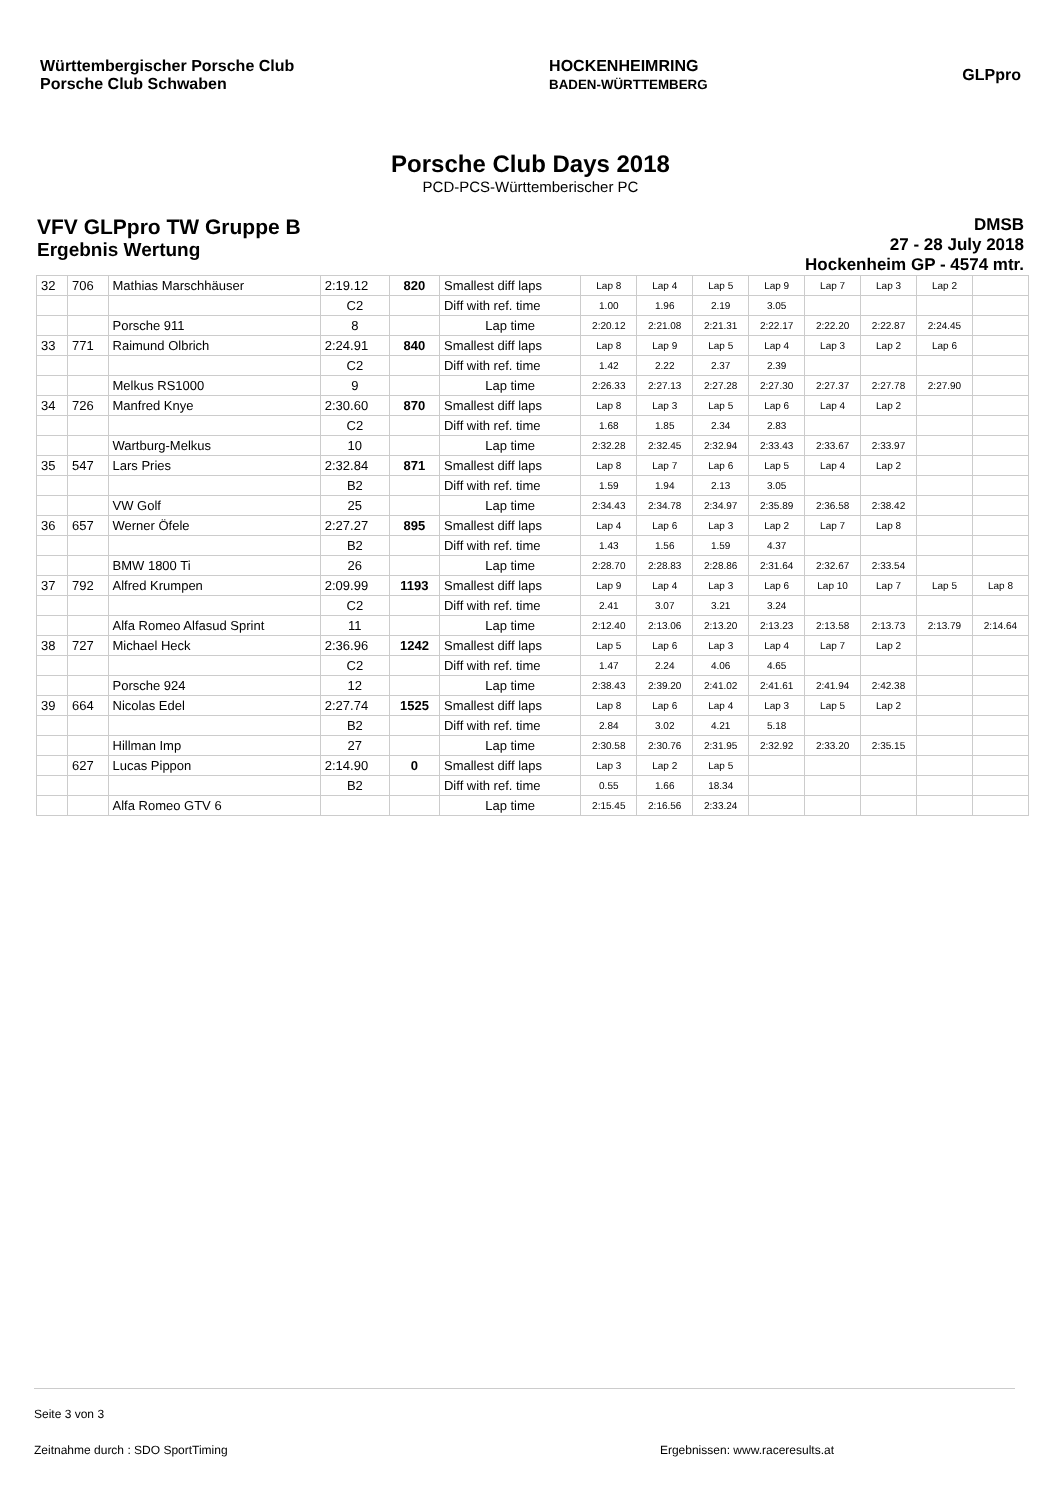Württembergischer Porsche Club
Porsche Club Schwaben
HOCKENHEIMRING
BADEN-WÜRTTEMBERG
GLPpro
Porsche Club Days 2018
PCD-PCS-Württemberischer PC
VFV GLPpro TW Gruppe B
Ergebnis Wertung
DMSB
27 - 28 July 2018
Hockenheim GP - 4574 mtr.
| 32 | 706 | Mathias Marschhäuser | 2:19.12 | 820 | Smallest diff laps | Lap 8 | Lap 4 | Lap 5 | Lap 9 | Lap 7 | Lap 3 | Lap 2 | |
| | | | C2 | | Diff with ref. time | 1.00 | 1.96 | 2.19 | 3.05 | | | | |
| | | Porsche 911 | 8 | | Lap time | 2:20.12 | 2:21.08 | 2:21.31 | 2:22.17 | 2:22.20 | 2:22.87 | 2:24.45 | |
| 33 | 771 | Raimund Olbrich | 2:24.91 | 840 | Smallest diff laps | Lap 8 | Lap 9 | Lap 5 | Lap 4 | Lap 3 | Lap 2 | Lap 6 | |
| | | | C2 | | Diff with ref. time | 1.42 | 2.22 | 2.37 | 2.39 | | | | |
| | | Melkus RS1000 | 9 | | Lap time | 2:26.33 | 2:27.13 | 2:27.28 | 2:27.30 | 2:27.37 | 2:27.78 | 2:27.90 | |
| 34 | 726 | Manfred Knye | 2:30.60 | 870 | Smallest diff laps | Lap 8 | Lap 3 | Lap 5 | Lap 6 | Lap 4 | Lap 2 | | |
| | | | C2 | | Diff with ref. time | 1.68 | 1.85 | 2.34 | 2.83 | | | | |
| | | Wartburg-Melkus | 10 | | Lap time | 2:32.28 | 2:32.45 | 2:32.94 | 2:33.43 | 2:33.67 | 2:33.97 | | |
| 35 | 547 | Lars Pries | 2:32.84 | 871 | Smallest diff laps | Lap 8 | Lap 7 | Lap 6 | Lap 5 | Lap 4 | Lap 2 | | |
| | | | B2 | | Diff with ref. time | 1.59 | 1.94 | 2.13 | 3.05 | | | | |
| | | VW Golf | 25 | | Lap time | 2:34.43 | 2:34.78 | 2:34.97 | 2:35.89 | 2:36.58 | 2:38.42 | | |
| 36 | 657 | Werner Öfele | 2:27.27 | 895 | Smallest diff laps | Lap 4 | Lap 6 | Lap 3 | Lap 2 | Lap 7 | Lap 8 | | |
| | | | B2 | | Diff with ref. time | 1.43 | 1.56 | 1.59 | 4.37 | | | | |
| | | BMW 1800 Ti | 26 | | Lap time | 2:28.70 | 2:28.83 | 2:28.86 | 2:31.64 | 2:32.67 | 2:33.54 | | |
| 37 | 792 | Alfred Krumpen | 2:09.99 | 1193 | Smallest diff laps | Lap 9 | Lap 4 | Lap 3 | Lap 6 | Lap 10 | Lap 7 | Lap 5 | Lap 8 |
| | | | C2 | | Diff with ref. time | 2.41 | 3.07 | 3.21 | 3.24 | | | | |
| | | Alfa Romeo Alfasud Sprint | 11 | | Lap time | 2:12.40 | 2:13.06 | 2:13.20 | 2:13.23 | 2:13.58 | 2:13.73 | 2:13.79 | 2:14.64 |
| 38 | 727 | Michael Heck | 2:36.96 | 1242 | Smallest diff laps | Lap 5 | Lap 6 | Lap 3 | Lap 4 | Lap 7 | Lap 2 | | |
| | | | C2 | | Diff with ref. time | 1.47 | 2.24 | 4.06 | 4.65 | | | | |
| | | Porsche 924 | 12 | | Lap time | 2:38.43 | 2:39.20 | 2:41.02 | 2:41.61 | 2:41.94 | 2:42.38 | | |
| 39 | 664 | Nicolas Edel | 2:27.74 | 1525 | Smallest diff laps | Lap 8 | Lap 6 | Lap 4 | Lap 3 | Lap 5 | Lap 2 | | |
| | | | B2 | | Diff with ref. time | 2.84 | 3.02 | 4.21 | 5.18 | | | | |
| | | Hillman Imp | 27 | | Lap time | 2:30.58 | 2:30.76 | 2:31.95 | 2:32.92 | 2:33.20 | 2:35.15 | | |
| | 627 | Lucas Pippon | 2:14.90 | 0 | Smallest diff laps | Lap 3 | Lap 2 | Lap 5 | | | | | |
| | | | B2 | | Diff with ref. time | 0.55 | 1.66 | 18.34 | | | | | |
| | | Alfa Romeo GTV 6 | | | Lap time | 2:15.45 | 2:16.56 | 2:33.24 | | | | | |
Seite 3 von 3
Zeitnahme durch : SDO SportTiming Ergebnissen: www.raceresults.at